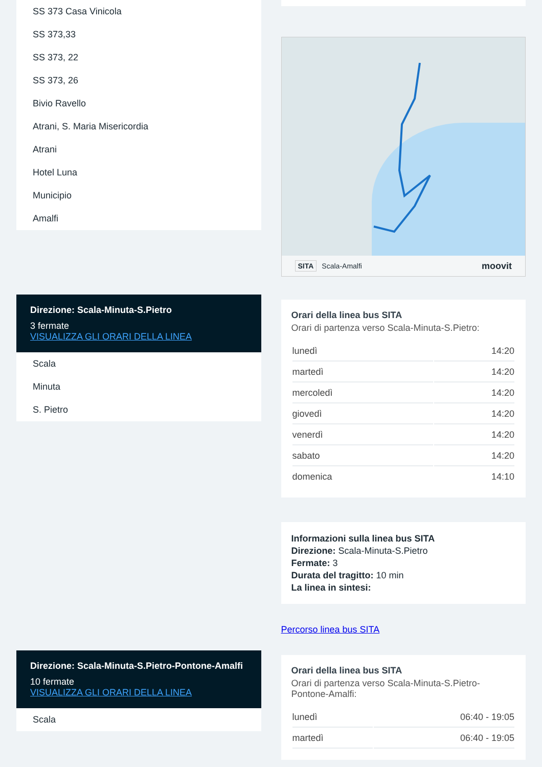SS 373 Casa Vinicola
SS 373,33
SS 373, 22
SS 373, 26
Bivio Ravello
Atrani, S. Maria Misericordia
Atrani
Hotel Luna
Municipio
Amalfi
Direzione: Scala-Minuta-S.Pietro
3 fermate
VISUALIZZA GLI ORARI DELLA LINEA
Scala
Minuta
S. Pietro
Direzione: Scala-Minuta-S.Pietro-Pontone-Amalfi
10 fermate
VISUALIZZA GLI ORARI DELLA LINEA
Scala
SITA Scala-Amalfi moovit
Orari della linea bus SITA
Orari di partenza verso Scala-Minuta-S.Pietro:
| lunedì | 14:20 |
| martedì | 14:20 |
| mercoledì | 14:20 |
| giovedì | 14:20 |
| venerdì | 14:20 |
| sabato | 14:20 |
| domenica | 14:10 |
Informazioni sulla linea bus SITA
Direzione: Scala-Minuta-S.Pietro
Fermate: 3
Durata del tragitto: 10 min
La linea in sintesi:
Percorso linea bus SITA
Orari della linea bus SITA
Orari di partenza verso Scala-Minuta-S.Pietro-Pontone-Amalfi:
| lunedì | 06:40 - 19:05 |
| martedì | 06:40 - 19:05 |